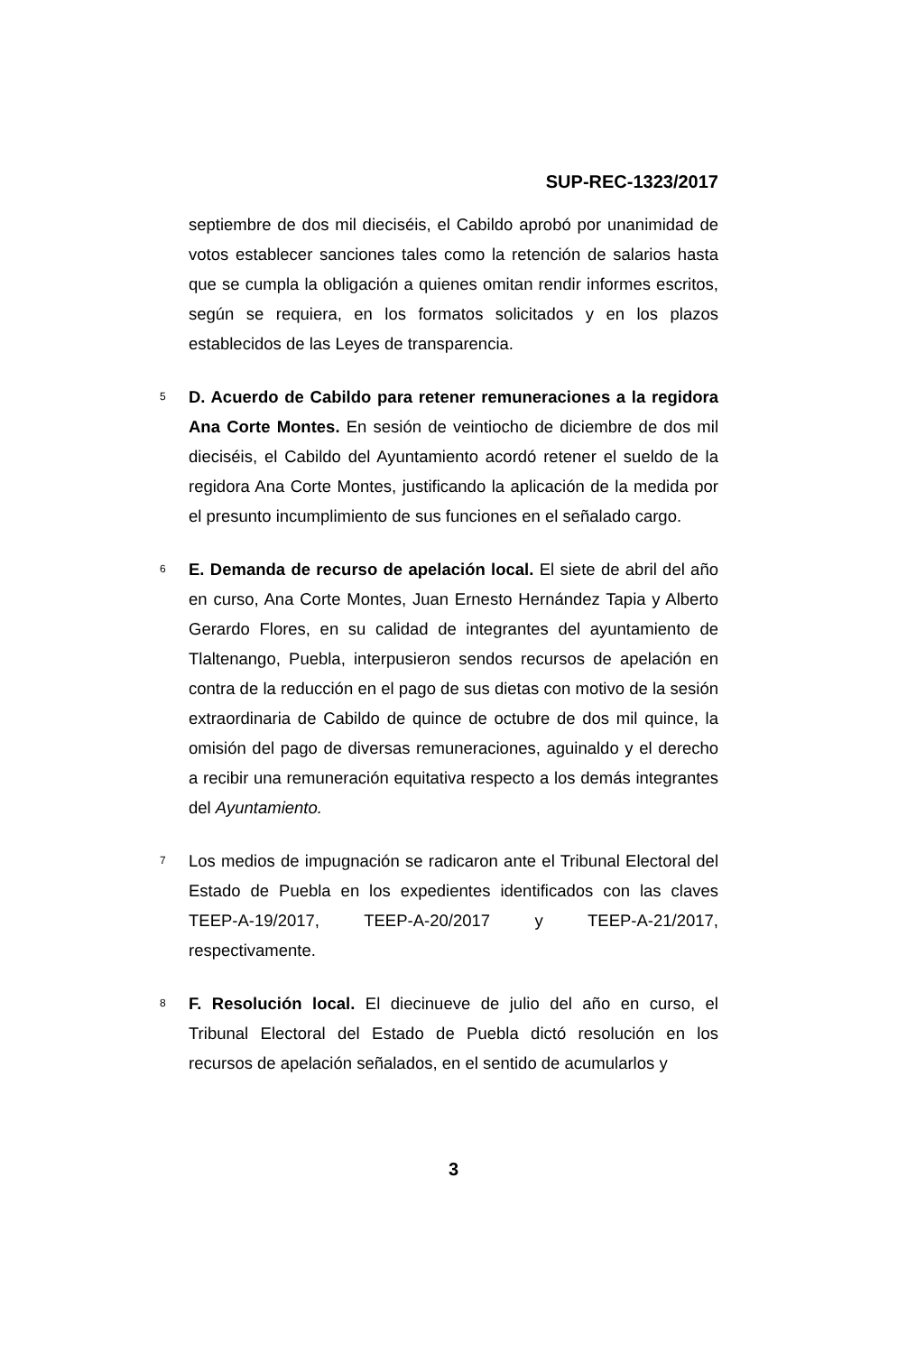SUP-REC-1323/2017
septiembre de dos mil dieciséis, el Cabildo aprobó por unanimidad de votos establecer sanciones tales como la retención de salarios hasta que se cumpla la obligación a quienes omitan rendir informes escritos, según se requiera, en los formatos solicitados y en los plazos establecidos de las Leyes de transparencia.
5 D. Acuerdo de Cabildo para retener remuneraciones a la regidora Ana Corte Montes. En sesión de veintiocho de diciembre de dos mil dieciséis, el Cabildo del Ayuntamiento acordó retener el sueldo de la regidora Ana Corte Montes, justificando la aplicación de la medida por el presunto incumplimiento de sus funciones en el señalado cargo.
6 E. Demanda de recurso de apelación local. El siete de abril del año en curso, Ana Corte Montes, Juan Ernesto Hernández Tapia y Alberto Gerardo Flores, en su calidad de integrantes del ayuntamiento de Tlaltenango, Puebla, interpusieron sendos recursos de apelación en contra de la reducción en el pago de sus dietas con motivo de la sesión extraordinaria de Cabildo de quince de octubre de dos mil quince, la omisión del pago de diversas remuneraciones, aguinaldo y el derecho a recibir una remuneración equitativa respecto a los demás integrantes del Ayuntamiento.
7 Los medios de impugnación se radicaron ante el Tribunal Electoral del Estado de Puebla en los expedientes identificados con las claves TEEP-A-19/2017, TEEP-A-20/2017 y TEEP-A-21/2017, respectivamente.
8 F. Resolución local. El diecinueve de julio del año en curso, el Tribunal Electoral del Estado de Puebla dictó resolución en los recursos de apelación señalados, en el sentido de acumularlos y
3